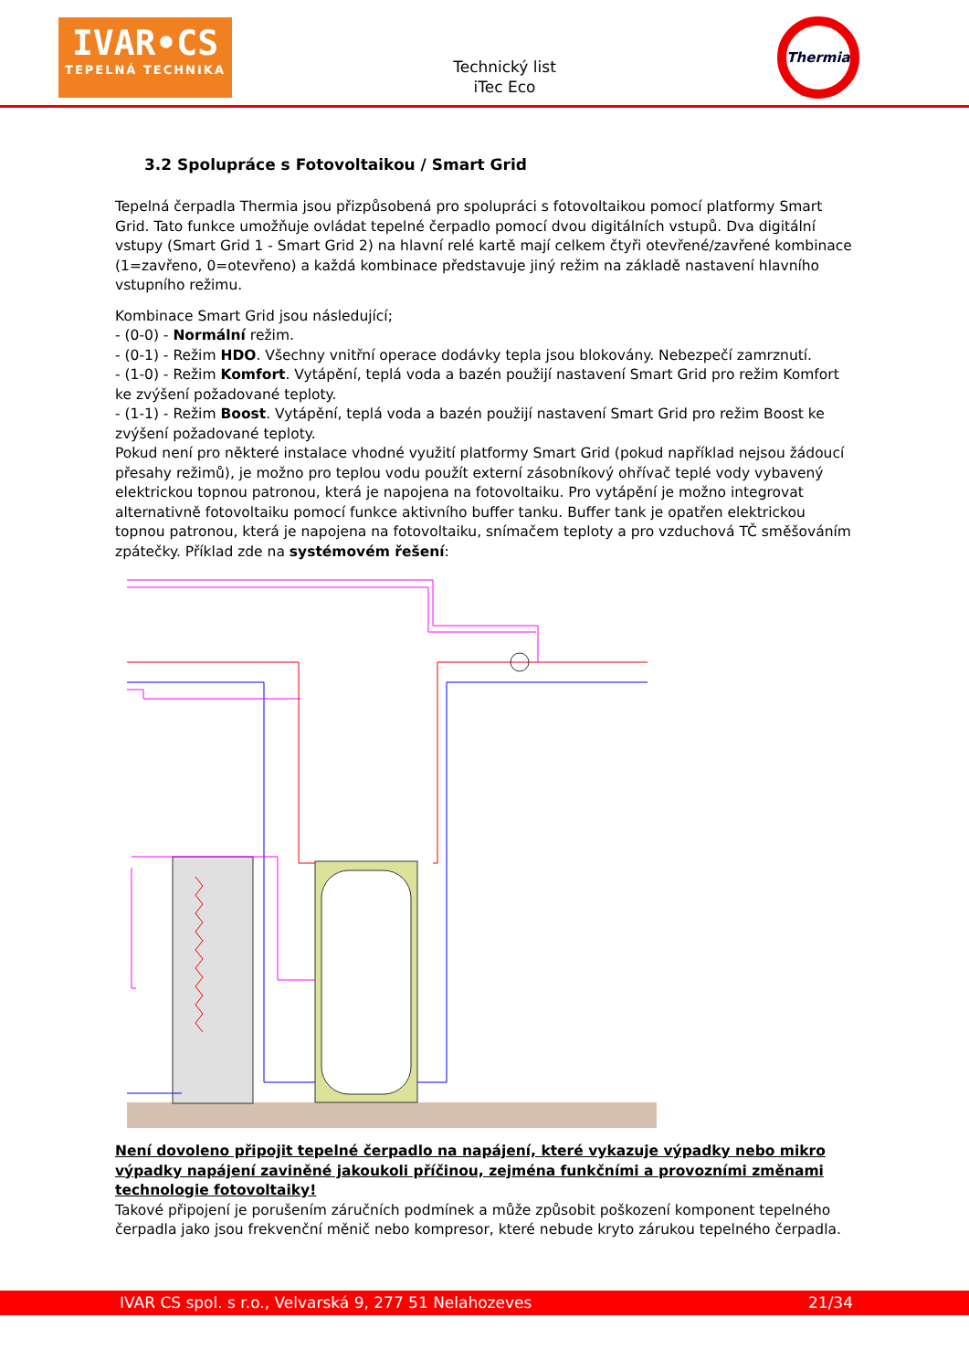IVAR•CS
TEPELNÁ TECHNIKA
Technický list
iTec Eco
Thermia
3.2 Spolupráce s Fotovoltaikou / Smart Grid
Tepelná čerpadla Thermia jsou přizpůsobená pro spolupráci s fotovoltaikou pomocí platformy Smart Grid. Tato funkce umožňuje ovládat tepelné čerpadlo pomocí dvou digitálních vstupů. Dva digitální vstupy (Smart Grid 1 - Smart Grid 2) na hlavní relé kartě mají celkem čtyři otevřené/zavřené kombinace (1=zavřeno, 0=otevřeno) a každá kombinace představuje jiný režim na základě nastavení hlavního vstupního režimu.
Kombinace Smart Grid jsou následující;
- (0-0) - Normální režim.
- (0-1) - Režim HDO. Všechny vnitřní operace dodávky tepla jsou blokovány. Nebezpečí zamrznutí.
- (1-0) - Režim Komfort. Vytápění, teplá voda a bazén použijí nastavení Smart Grid pro režim Komfort ke zvýšení požadované teploty.
- (1-1) - Režim Boost. Vytápění, teplá voda a bazén použijí nastavení Smart Grid pro režim Boost ke zvýšení požadované teploty.
Pokud není pro některé instalace vhodné využití platformy Smart Grid (pokud například nejsou žádoucí přesahy režimů), je možno pro teplou vodu použít externí zásobníkový ohřívač teplé vody vybavený elektrickou topnou patronou, která je napojena na fotovoltaiku. Pro vytápění je možno integrovat alternativně fotovoltaiku pomocí funkce aktivního buffer tanku. Buffer tank je opatřen elektrickou topnou patronou, která je napojena na fotovoltaiku, snímačem teploty a pro vzduchová TČ směšováním zpátečky. Příklad zde na systémovém řešení:
Není dovoleno připojit tepelné čerpadlo na napájení, které vykazuje výpadky nebo mikro výpadky napájení zaviněné jakoukoli příčinou, zejména funkčními a provozními změnami technologie fotovoltaiky!
Takové připojení je porušením záručních podmínek a může způsobit poškození komponent tepelného čerpadla jako jsou frekvenční měnič nebo kompresor, které nebude kryto zárukou tepelného čerpadla.
IVAR CS spol. s r.o., Velvarská 9, 277 51 Nelahozeves 21/34